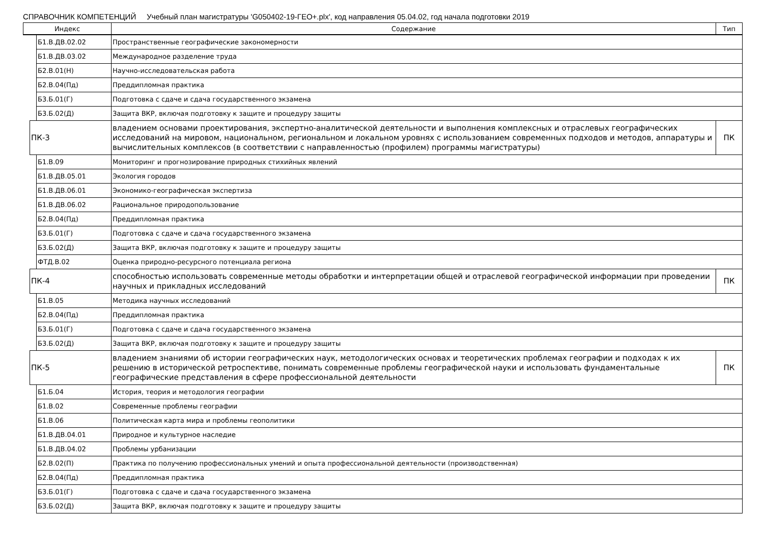СПРАВОЧНИК КОМПЕТЕНЦИЙ Учебный план магистратуры 'G050402-19-ГЕО+.plx', код направления 05.04.02, год начала подготовки 2019
| Индекс | | | Содержание | Тип |
| --- | --- | --- | --- | --- |
| | | Б1.В.ДВ.02.02 | Пространственные географические закономерности | |
| | | Б1.В.ДВ.03.02 | Международное разделение труда | |
| | | Б2.В.01(Н) | Научно-исследовательская работа | |
| | | Б2.В.04(Пд) | Преддипломная практика | |
| | | Б3.Б.01(Г) | Подготовка с сдаче и сдача государственного экзамена | |
| | | Б3.Б.02(Д) | Защита ВКР, включая подготовку к защите и процедуру защиты | |
| | ПК-3 | | владением основами проектирования, экспертно-аналитической деятельности и выполнения комплексных и отраслевых географических исследований на мировом, национальном, региональном и локальном уровнях с использованием современных подходов и методов, аппаратуры и вычислительных комплексов (в соответствии с направленностью (профилем) программы магистратуры) | ПК |
| | | Б1.В.09 | Мониторинг и прогнозирование природных стихийных явлений | |
| | | Б1.В.ДВ.05.01 | Экология городов | |
| | | Б1.В.ДВ.06.01 | Экономико-географическая экспертиза | |
| | | Б1.В.ДВ.06.02 | Рациональное природопользование | |
| | | Б2.В.04(Пд) | Преддипломная практика | |
| | | Б3.Б.01(Г) | Подготовка с сдаче и сдача государственного экзамена | |
| | | Б3.Б.02(Д) | Защита ВКР, включая подготовку к защите и процедуру защиты | |
| | | ФТД.В.02 | Оценка природно-ресурсного потенциала региона | |
| | ПК-4 | | способностью использовать современные методы обработки и интерпретации общей и отраслевой географической информации при проведении научных и прикладных исследований | ПК |
| | | Б1.В.05 | Методика научных исследований | |
| | | Б2.В.04(Пд) | Преддипломная практика | |
| | | Б3.Б.01(Г) | Подготовка с сдаче и сдача государственного экзамена | |
| | | Б3.Б.02(Д) | Защита ВКР, включая подготовку к защите и процедуру защиты | |
| | ПК-5 | | владением знаниями об истории географических наук, методологических основах и теоретических проблемах географии и подходах к их решению в исторической ретроспективе, понимать современные проблемы географической науки и использовать фундаментальные географические представления в сфере профессиональной деятельности | ПК |
| | | Б1.Б.04 | История, теория и методология географии | |
| | | Б1.В.02 | Современные проблемы географии | |
| | | Б1.В.06 | Политическая карта мира и проблемы геополитики | |
| | | Б1.В.ДВ.04.01 | Природное и культурное наследие | |
| | | Б1.В.ДВ.04.02 | Проблемы урбанизации | |
| | | Б2.В.02(П) | Практика по получению профессиональных умений и опыта профессиональной деятельности (производственная) | |
| | | Б2.В.04(Пд) | Преддипломная практика | |
| | | Б3.Б.01(Г) | Подготовка с сдаче и сдача государственного экзамена | |
| | | Б3.Б.02(Д) | Защита ВКР, включая подготовку к защите и процедуру защиты | |